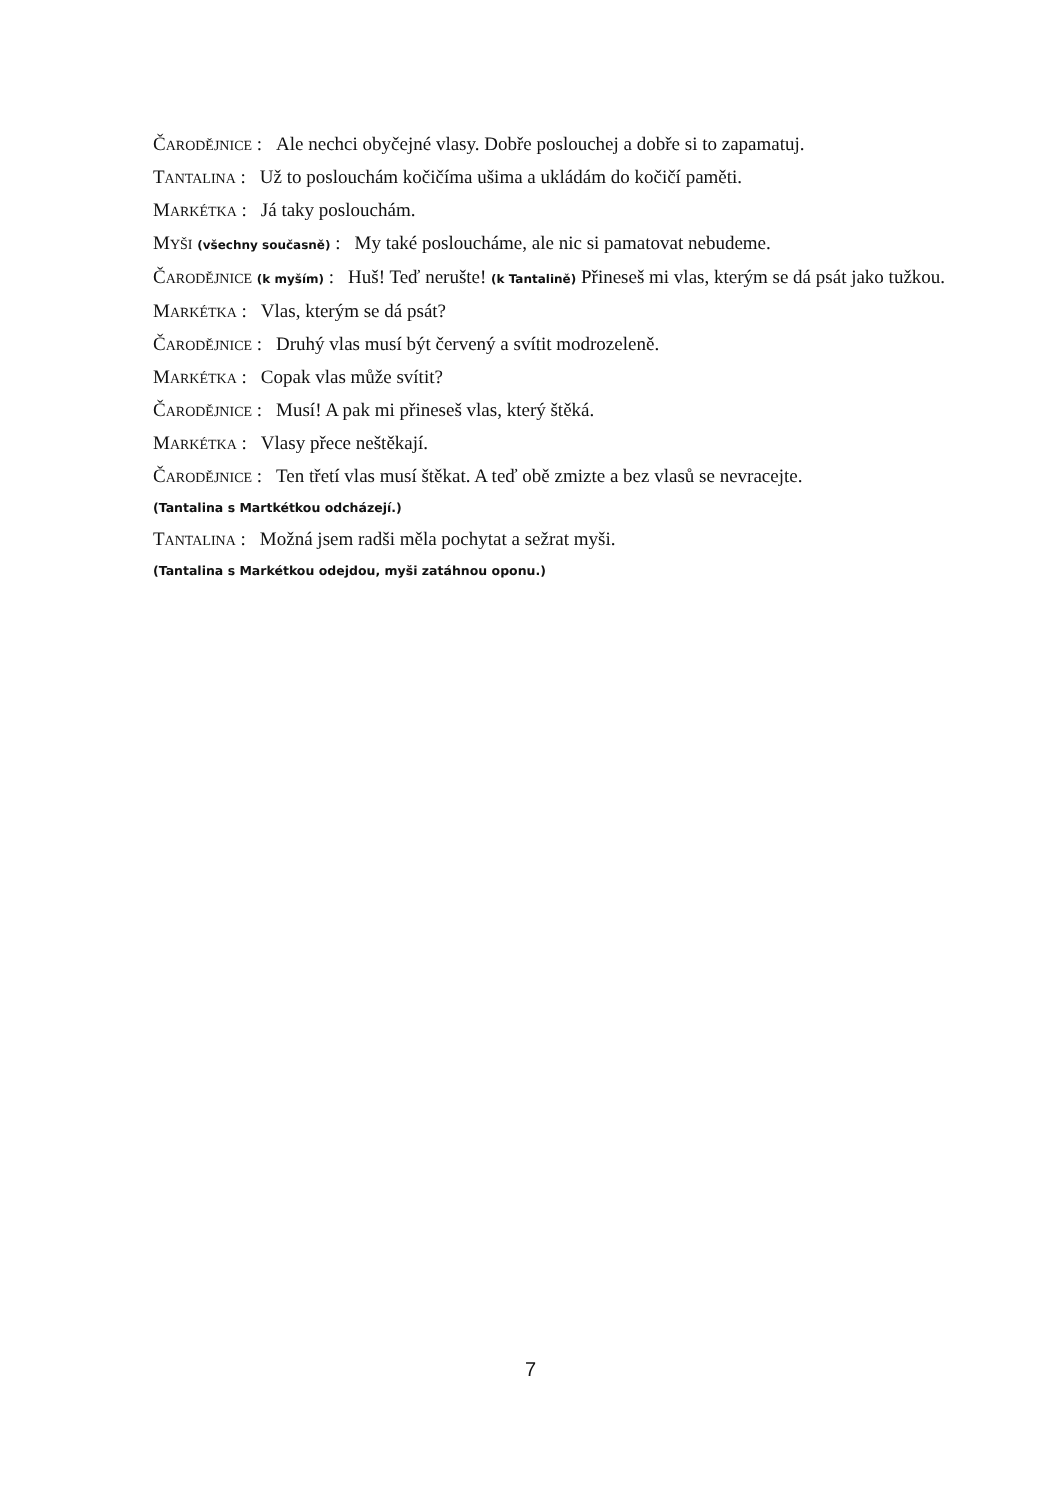ČARODĚJNICE : Ale nechci obyčejné vlasy. Dobře poslouchej a dobře si to zapamatuj.
TANTALINA : Už to poslouchám kočičíma ušima a ukládám do kočičí paměti.
MARKÉTKA : Já taky poslouchám.
MYŠI (všechny současně) : My také posloucháme, ale nic si pamatovat nebudeme.
ČARODĚJNICE (k myším) : Huš! Teď nerušte! (k Tantalině) Přineseš mi vlas, kterým se dá psát jako tužkou.
MARKÉTKA : Vlas, kterým se dá psát?
ČARODĚJNICE : Druhý vlas musí být červený a svítit modrozeleně.
MARKÉTKA : Copak vlas může svítit?
ČARODĚJNICE : Musí! A pak mi přineseš vlas, který štěká.
MARKÉTKA : Vlasy přece neštěkají.
ČARODĚJNICE : Ten třetí vlas musí štěkat. A teď obě zmizte a bez vlasů se nevracejte.
(Tantalina s Martkétkou odcházejí.)
TANTALINA : Možná jsem radši měla pochytat a sežrat myši.
(Tantalina s Markétkou odejdou, myši zatáhnou oponu.)
7